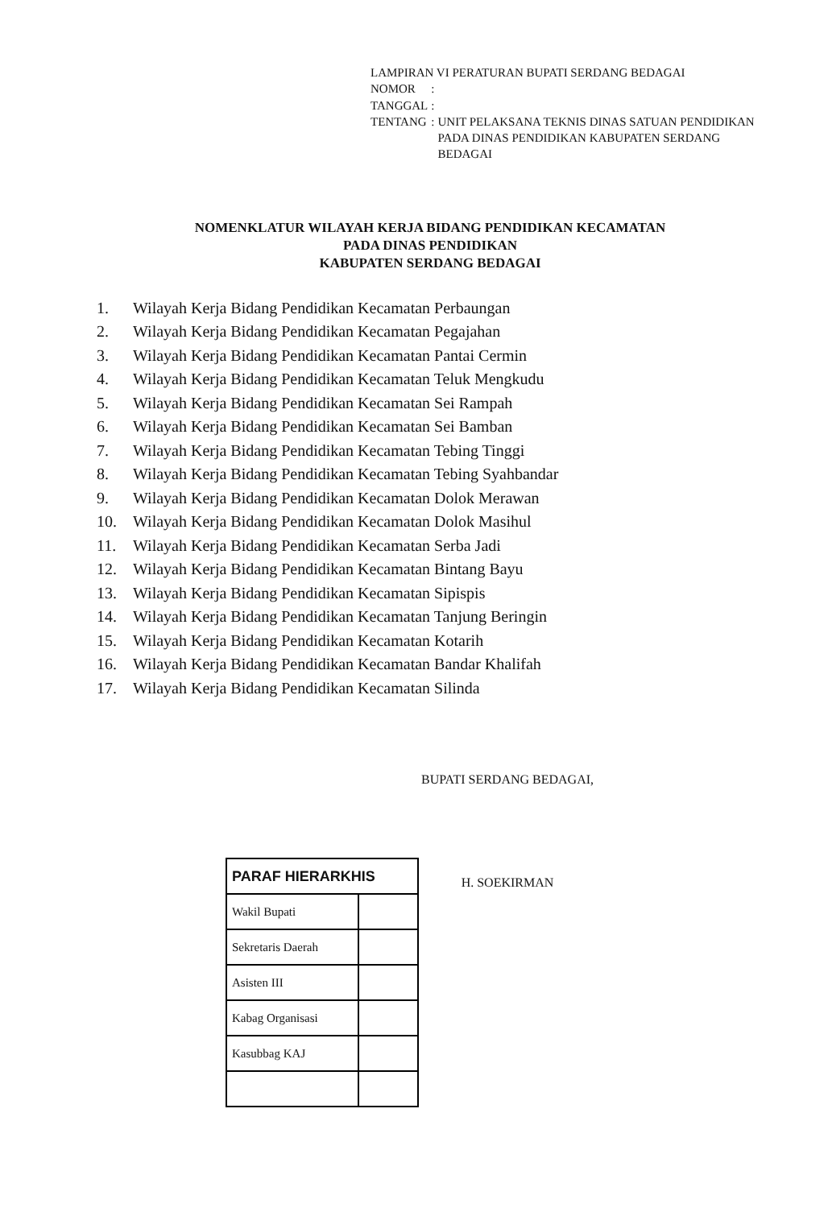LAMPIRAN VI PERATURAN BUPATI SERDANG BEDAGAI
| NOMOR | : | |
| TANGGAL | : | |
| TENTANG | : | UNIT PELAKSANA TEKNIS DINAS SATUAN PENDIDIKAN PADA DINAS PENDIDIKAN KABUPATEN SERDANG BEDAGAI |
NOMENKLATUR WILAYAH KERJA BIDANG PENDIDIKAN KECAMATAN
PADA DINAS PENDIDIKAN
KABUPATEN SERDANG BEDAGAI
1. Wilayah Kerja Bidang Pendidikan Kecamatan Perbaungan
2. Wilayah Kerja Bidang Pendidikan Kecamatan Pegajahan
3. Wilayah Kerja Bidang Pendidikan Kecamatan Pantai Cermin
4. Wilayah Kerja Bidang Pendidikan Kecamatan Teluk Mengkudu
5. Wilayah Kerja Bidang Pendidikan Kecamatan Sei Rampah
6. Wilayah Kerja Bidang Pendidikan Kecamatan Sei Bamban
7. Wilayah Kerja Bidang Pendidikan Kecamatan Tebing Tinggi
8. Wilayah Kerja Bidang Pendidikan Kecamatan Tebing Syahbandar
9. Wilayah Kerja Bidang Pendidikan Kecamatan Dolok Merawan
10. Wilayah Kerja Bidang Pendidikan Kecamatan Dolok Masihul
11. Wilayah Kerja Bidang Pendidikan Kecamatan Serba Jadi
12. Wilayah Kerja Bidang Pendidikan Kecamatan Bintang Bayu
13. Wilayah Kerja Bidang Pendidikan Kecamatan Sipispis
14. Wilayah Kerja Bidang Pendidikan Kecamatan Tanjung Beringin
15. Wilayah Kerja Bidang Pendidikan Kecamatan Kotarih
16. Wilayah Kerja Bidang Pendidikan Kecamatan Bandar Khalifah
17. Wilayah Kerja Bidang Pendidikan Kecamatan Silinda
BUPATI SERDANG BEDAGAI,
H. SOEKIRMAN
| PARAF HIERARKHIS | |
| --- | --- |
| Wakil Bupati | |
| Sekretaris Daerah | |
| Asisten III | |
| Kabag Organisasi | |
| Kasubbag KAJ | |